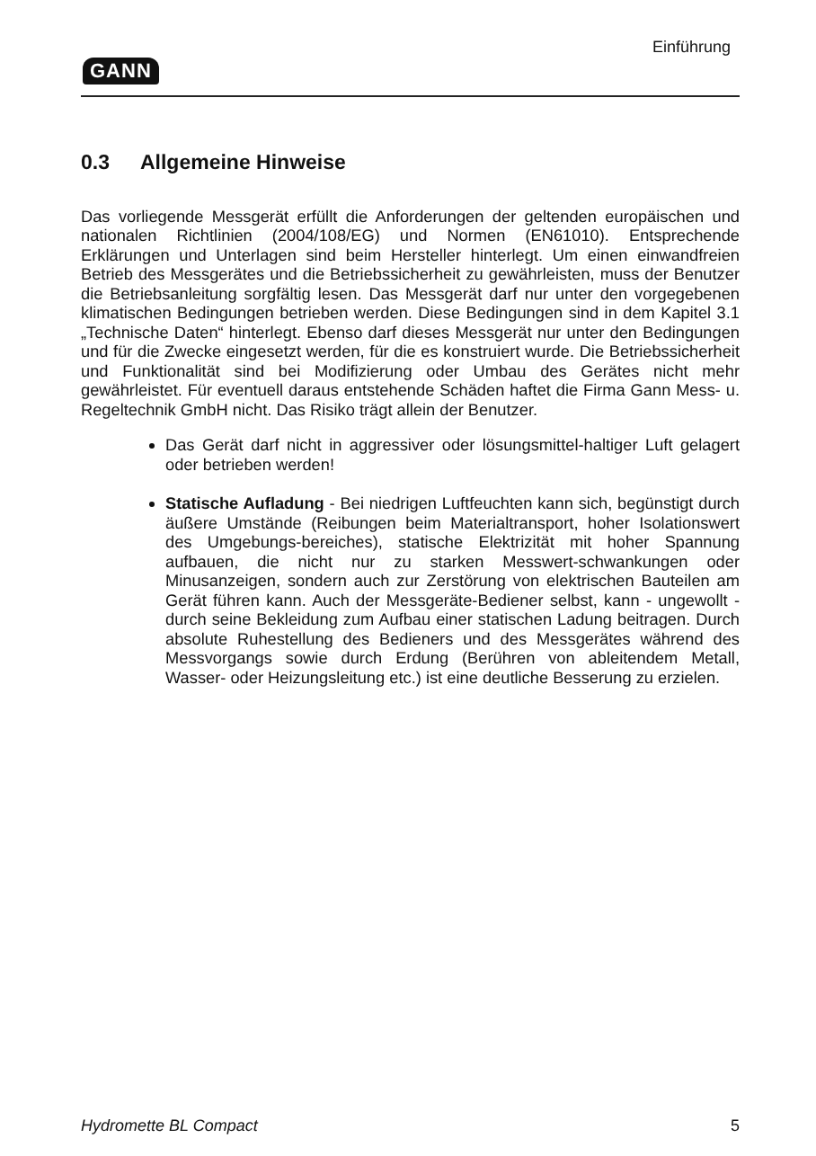GANN
Einführung
0.3 Allgemeine Hinweise
Das vorliegende Messgerät erfüllt die Anforderungen der geltenden europäischen und nationalen Richtlinien (2004/108/EG) und Normen (EN61010). Entsprechende Erklärungen und Unterlagen sind beim Hersteller hinterlegt. Um einen einwandfreien Betrieb des Messgerätes und die Betriebssicherheit zu gewährleisten, muss der Benutzer die Betriebsanleitung sorgfältig lesen. Das Messgerät darf nur unter den vorgegebenen klimatischen Bedingungen betrieben werden. Diese Bedingungen sind in dem Kapitel 3.1 „Technische Daten“ hinterlegt. Ebenso darf dieses Messgerät nur unter den Bedingungen und für die Zwecke eingesetzt werden, für die es konstruiert wurde. Die Betriebssicherheit und Funktionalität sind bei Modifizierung oder Umbau des Gerätes nicht mehr gewährleistet. Für eventuell daraus entstehende Schäden haftet die Firma Gann Mess- u. Regeltechnik GmbH nicht. Das Risiko trägt allein der Benutzer.
Das Gerät darf nicht in aggressiver oder lösungsmittel-haltiger Luft gelagert oder betrieben werden!
Statische Aufladung - Bei niedrigen Luftfeuchten kann sich, begünstigt durch äußere Umstände (Reibungen beim Materialtransport, hoher Isolationswert des Umgebungs-bereiches), statische Elektrizität mit hoher Spannung aufbauen, die nicht nur zu starken Messwert-schwankungen oder Minusanzeigen, sondern auch zur Zerstörung von elektrischen Bauteilen am Gerät führen kann. Auch der Messgeräte-Bediener selbst, kann - ungewollt - durch seine Bekleidung zum Aufbau einer statischen Ladung beitragen. Durch absolute Ruhestellung des Bedieners und des Messgerätes während des Messvorgangs sowie durch Erdung (Berühren von ableitendem Metall, Wasser- oder Heizungsleitung etc.) ist eine deutliche Besserung zu erzielen.
Hydromette BL Compact 5